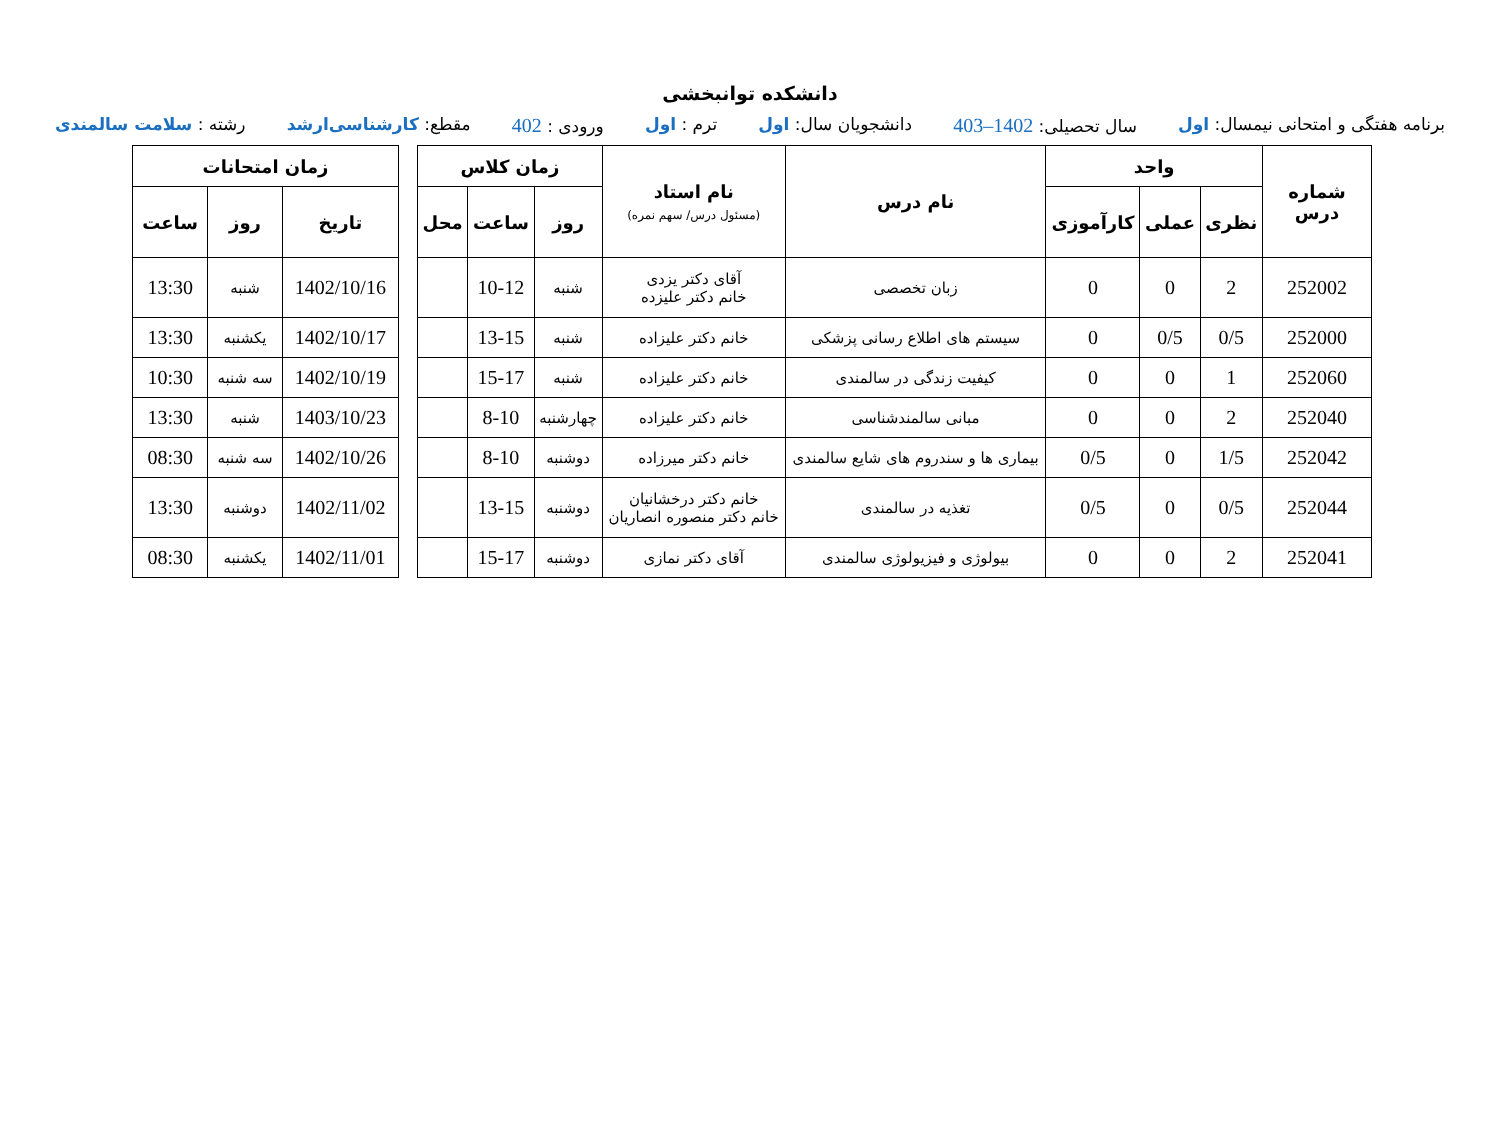دانشکده توانبخشی
برنامه هفتگی و امتحانی نیمسال: اول سال تحصیلی: 1402–403 دانشجویان سال: اول ترم : اول ورودی : 402 مقطع: کارشناسی‌ارشد رشته : سلامت سالمندی
| شماره درس | واحد | | | نام درس | نام استاد (مسئول درس/ سهم نمره) | زمان کلاس | | |
| --- | --- | --- | --- | --- | --- | --- | --- | --- |
| | نظری | عملی | کارآموزی | | | روز | ساعت | محل |
| 252002 | 2 | 0 | 0 | زبان تخصصی | آقای دکتر یزدی خانم دکتر علیزده | شنبه | 10-12 | |
| 252000 | 0/5 | 0/5 | 0 | سیستم های اطلاع رسانی پزشکی | خانم دکتر علیزاده | شنبه | 13-15 | |
| 252060 | 1 | 0 | 0 | کیفیت زندگی در سالمندی | خانم دکتر علیزاده | شنبه | 15-17 | |
| 252040 | 2 | 0 | 0 | مبانی سالمندشناسی | خانم دکتر علیزاده | چهارشنبه | 8-10 | |
| 252042 | 1/5 | 0 | 0/5 | بیماری ها و سندروم های شایع سالمندی | خانم دکتر میرزاده | دوشنبه | 8-10 | |
| 252044 | 0/5 | 0 | 0/5 | تغذیه در سالمندی | خانم دکتر درخشانیان خانم دکتر منصوره انصاریان | دوشنبه | 13-15 | |
| 252041 | 2 | 0 | 0 | بیولوژی و فیزیولوژی سالمندی | آقای دکتر نمازی | دوشنبه | 15-17 | |
| زمان امتحانات | | |
| --- | --- | --- |
| تاریخ | روز | ساعت |
| 1402/10/16 | شنبه | 13:30 |
| 1402/10/17 | یکشنبه | 13:30 |
| 1402/10/19 | سه شنبه | 10:30 |
| 1403/10/23 | شنبه | 13:30 |
| 1402/10/26 | سه شنبه | 08:30 |
| 1402/11/02 | دوشنبه | 13:30 |
| 1402/11/01 | یکشنبه | 08:30 |